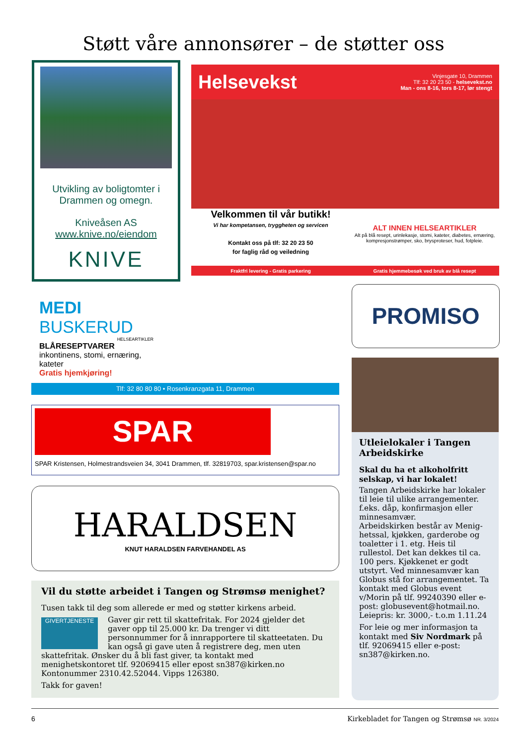Støtt våre annonsører – de støtter oss
Utvikling av boligtomter i Drammen og omegn.
Kniveåsen AS
www.knive.no/eiendom
KNIVE
Helsevekst
Vinjesgate 10, Drammen
Tlf: 32 20 23 50 - helsevekst.no
Man - ons 8-16, tors 8-17, lør stengt
Velkommen til vår butikk!
Vi har kompetansen, tryggheten og servicen
Kontakt oss på tlf: 32 20 23 50
for faglig råd og veiledning
ALT INNEN HELSEARTIKLER
Alt på blå resept, urinlekasje, stomi, kateter, diabetes, ernæring, kompresjonstrømper, sko, brysproteser, hud, fotpleie.
Fraktfri levering - Gratis parkering Gratis hjemmebesøk ved bruk av blå resept
MEDI BUSKERUD
HELSEARTIKLER
BLÅRESEPTVARER
inkontinens, stomi, ernæring, kateter
Gratis hjemkjøring!
Tlf: 32 80 80 80 • Rosenkranzgata 11, Drammen
PROMISO
SPAR
SPAR Kristensen, Holmestrandsveien 34, 3041 Drammen, tlf. 32819703, spar.kristensen@spar.no
HARALDSEN
KNUT HARALDSEN FARVEHANDEL AS
Vil du støtte arbeidet i Tangen og Strømsø menighet?
Tusen takk til deg som allerede er med og støtter kirkens arbeid.
GIVERTJENESTE
Gaver gir rett til skattefritak. For 2024 gjelder det gaver opp til 25.000 kr. Da trenger vi ditt personnummer for å innrapportere til skatteetaten. Du kan også gi gave uten å registrere deg, men uten skattefritak. Ønsker du å bli fast giver, ta kontakt med menighetskontoret tlf. 92069415 eller epost sn387@kirken.no Kontonummer 2310.42.52044. Vipps 126380.
Takk for gaven!
Utleielokaler i Tangen Arbeidskirke
Skal du ha et alkoholfritt selskap, vi har lokalet!
Tangen Arbeidskirke har lokaler til leie til ulike arrangementer. f.eks. dåp, konfirmasjon eller minnesamvær.
Arbeidskirken består av Menig­hetssal, kjøkken, garderobe og toaletter i 1. etg. Heis til rullestol. Det kan dekkes til ca. 100 pers. Kjøkkenet er godt utstyrt. Ved minnesamvær kan Globus stå for arrangementet. Ta kontakt med Globus event v/Morin på tlf. 99240390 eller e-post: globusevent@hotmail.no. Leiepris: kr. 3000,- t.o.m 1.11.24
For leie og mer informasjon ta kontakt med Siv Nordmark på tlf. 92069415 eller e-post: sn387@kirken.no.
6 Kirkebladet for Tangen og Strømsø NR. 3/2024